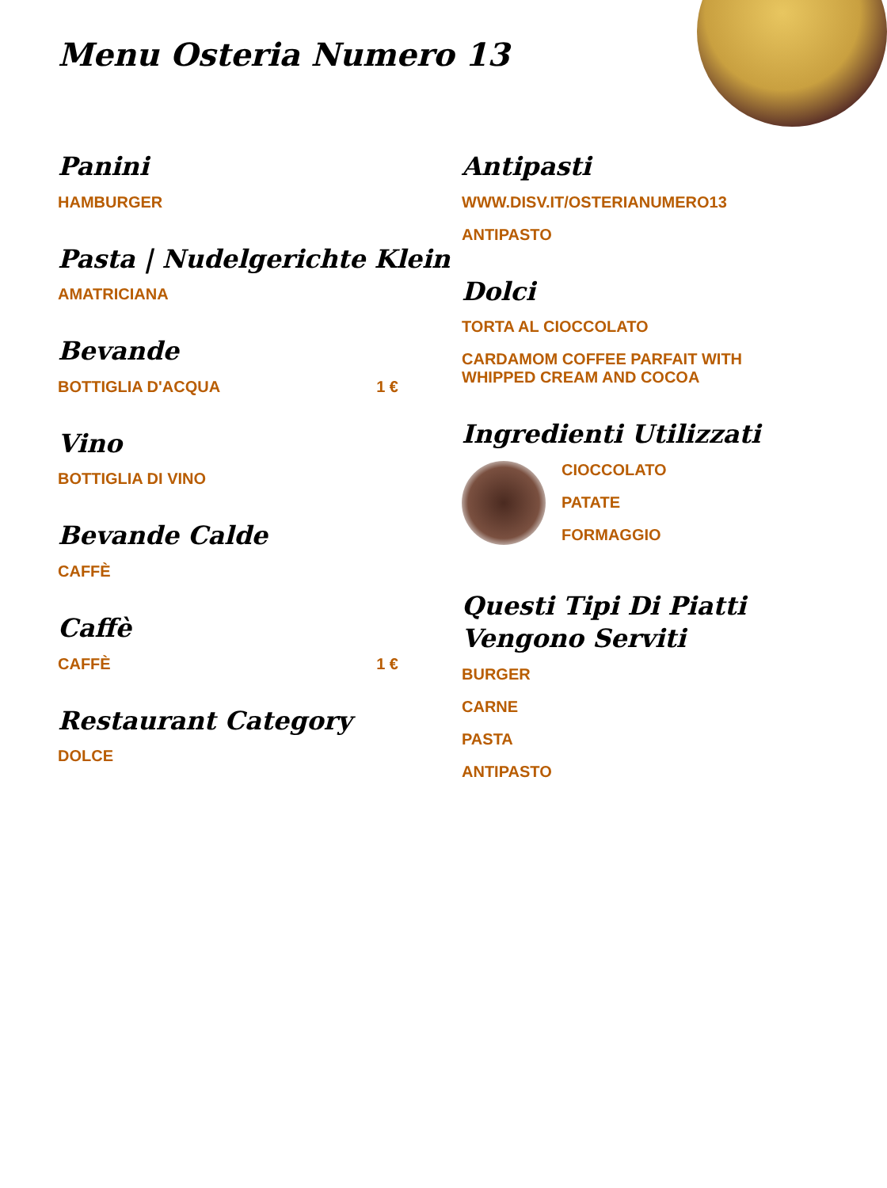Menu Osteria Numero 13
Panini
HAMBURGER
Pasta | Nudelgerichte Klein
AMATRICIANA
Bevande
BOTTIGLIA D'ACQUA 1 €
Vino
BOTTIGLIA DI VINO
Bevande Calde
CAFFÈ
Caffè
CAFFÈ 1 €
Restaurant Category
DOLCE
Antipasti
WWW.DISV.IT/OSTERIANUMERO13
ANTIPASTO
Dolci
TORTA AL CIOCCOLATO
CARDAMOM COFFEE PARFAIT WITH WHIPPED CREAM AND COCOA
Ingredienti Utilizzati
CIOCCOLATO
PATATE
FORMAGGIO
Questi Tipi Di Piatti Vengono Serviti
BURGER
CARNE
PASTA
ANTIPASTO